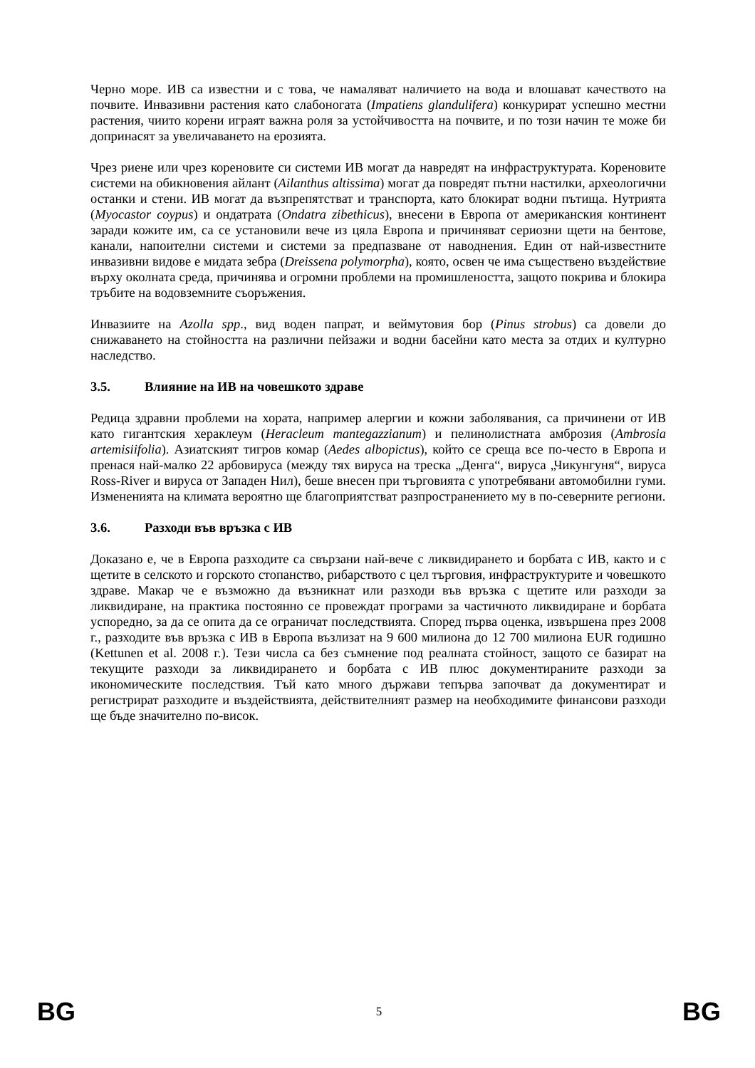Черно море. ИВ са известни и с това, че намаляват наличието на вода и влошават качеството на почвите. Инвазивни растения като слабоногата (Impatiens glandulifera) конкурират успешно местни растения, чиито корени играят важна роля за устойчивостта на почвите, и по този начин те може би допринасят за увеличаването на ерозията.
Чрез риене или чрез кореновите си системи ИВ могат да навредят на инфраструктурата. Кореновите системи на обикновения айлант (Ailanthus altissima) могат да повредят пътни настилки, археологични останки и стени. ИВ могат да възпрепятстват и транспорта, като блокират водни пътища. Нутрията (Myocastor coypus) и ондатрата (Ondatra zibethicus), внесени в Европа от американския континент заради кожите им, са се установили вече из цяла Европа и причиняват сериозни щети на бентове, канали, напоителни системи и системи за предпазване от наводнения. Един от най-известните инвазивни видове е мидата зебра (Dreissena polymorpha), която, освен че има съществено въздействие върху околната среда, причинява и огромни проблеми на промишлеността, защото покрива и блокира тръбите на водовземните съоръжения.
Инвазиите на Azolla spp., вид воден папрат, и веймутовия бор (Pinus strobus) са довели до снижаването на стойността на различни пейзажи и водни басейни като места за отдих и културно наследство.
3.5. Влияние на ИВ на човешкото здраве
Редица здравни проблеми на хората, например алергии и кожни заболявания, са причинени от ИВ като гигантския хераклеум (Heracleum mantegazzianum) и пелинолистната амброзия (Ambrosia artemisiifolia). Азиатският тигров комар (Aedes albopictus), който се среща все по-често в Европа и пренася най-малко 22 арбовируса (между тях вируса на треска „Денга“, вируса „Чикунгуня“, вируса Ross-River и вируса от Западен Нил), беше внесен при търговията с употребявани автомобилни гуми. Измененията на климата вероятно ще благоприятстват разпространението му в по-северните региони.
3.6. Разходи във връзка с ИВ
Доказано е, че в Европа разходите са свързани най-вече с ликвидирането и борбата с ИВ, както и с щетите в селското и горското стопанство, рибарството с цел търговия, инфраструктурите и човешкото здраве. Макар че е възможно да възникнат или разходи във връзка с щетите или разходи за ликвидиране, на практика постоянно се провеждат програми за частичното ликвидиране и борбата успоредно, за да се опита да се ограничат последствията. Според първа оценка, извършена през 2008 г., разходите във връзка с ИВ в Европа възлизат на 9 600 милиона до 12 700 милиона EUR годишно (Kettunen et al. 2008 г.). Тези числа са без съмнение под реалната стойност, защото се базират на текущите разходи за ликвидирането и борбата с ИВ плюс документираните разходи за икономическите последствия. Тъй като много държави тепърва започват да документират и регистрират разходите и въздействията, действителният размер на необходимите финансови разходи ще бъде значително по-висок.
BG 5 BG